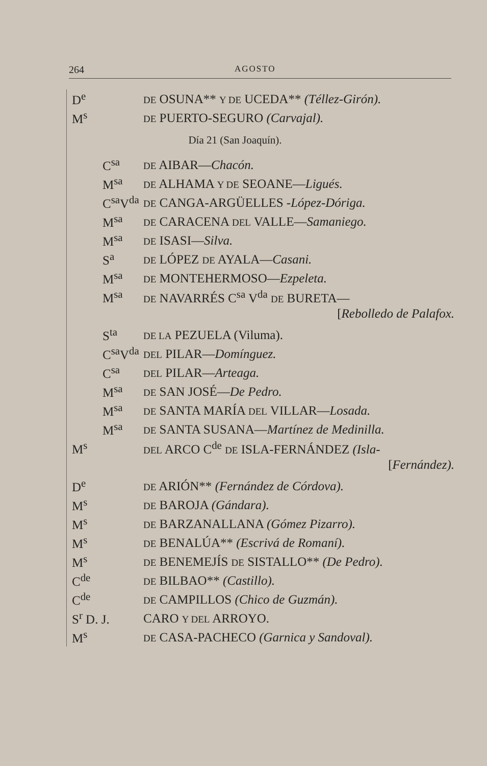264 AGOSTO
D<sup>e</sup> DE OSUNA** Y DE UCEDA** (Téllez-Girón).
M<sup>s</sup> DE PUERTO-SEGURO (Carvajal).
Día 21 (San Joaquín).
C<sup>sa</sup> DE AIBAR—Chacón.
M<sup>sa</sup> DE ALHAMA Y DE SEOANE—Ligués.
C<sup>sa</sup>V<sup>da</sup> DE CANGA-ARGÜELLES -López-Dóriga.
M<sup>sa</sup> DE CARACENA DEL VALLE—Samaniego.
M<sup>sa</sup> DE ISASI—Silva.
S<sup>a</sup> DE LÓPEZ DE AYALA—Casani.
M<sup>sa</sup> DE MONTEHERMOSO—Ezpeleta.
M<sup>sa</sup> DE NAVARRÉS C<sup>sa</sup> V<sup>da</sup> DE BURETA—
[Rebolledo de Palafox.
S<sup>ta</sup> DE LA PEZUELA (Viluma).
C<sup>sa</sup>V<sup>da</sup> DEL PILAR—Domínguez.
C<sup>sa</sup> DEL PILAR—Arteaga.
M<sup>sa</sup> DE SAN JOSÉ—De Pedro.
M<sup>sa</sup> DE SANTA MARÍA DEL VILLAR—Losada.
M<sup>sa</sup> DE SANTA SUSANA—Martínez de Medinilla.
M<sup>s</sup> DEL ARCO C<sup>de</sup> DE ISLA-FERNÁNDEZ (Isla-
[Fernández).
D<sup>e</sup> DE ARIÓN** (Fernández de Córdova).
M<sup>s</sup> DE BAROJA (Gándara).
M<sup>s</sup> DE BARZANALLANA (Gómez Pizarro).
M<sup>s</sup> DE BENALÚA** (Escrivá de Romaní).
M<sup>s</sup> DE BENEMEJÍS DE SISTALLO** (De Pedro).
C<sup>de</sup> DE BILBAO** (Castillo).
C<sup>de</sup> DE CAMPILLOS (Chico de Guzmán).
S<sup>r</sup> D. J. CARO Y DEL ARROYO.
M<sup>s</sup> DE CASA-PACHECO (Garnica y Sandoval).